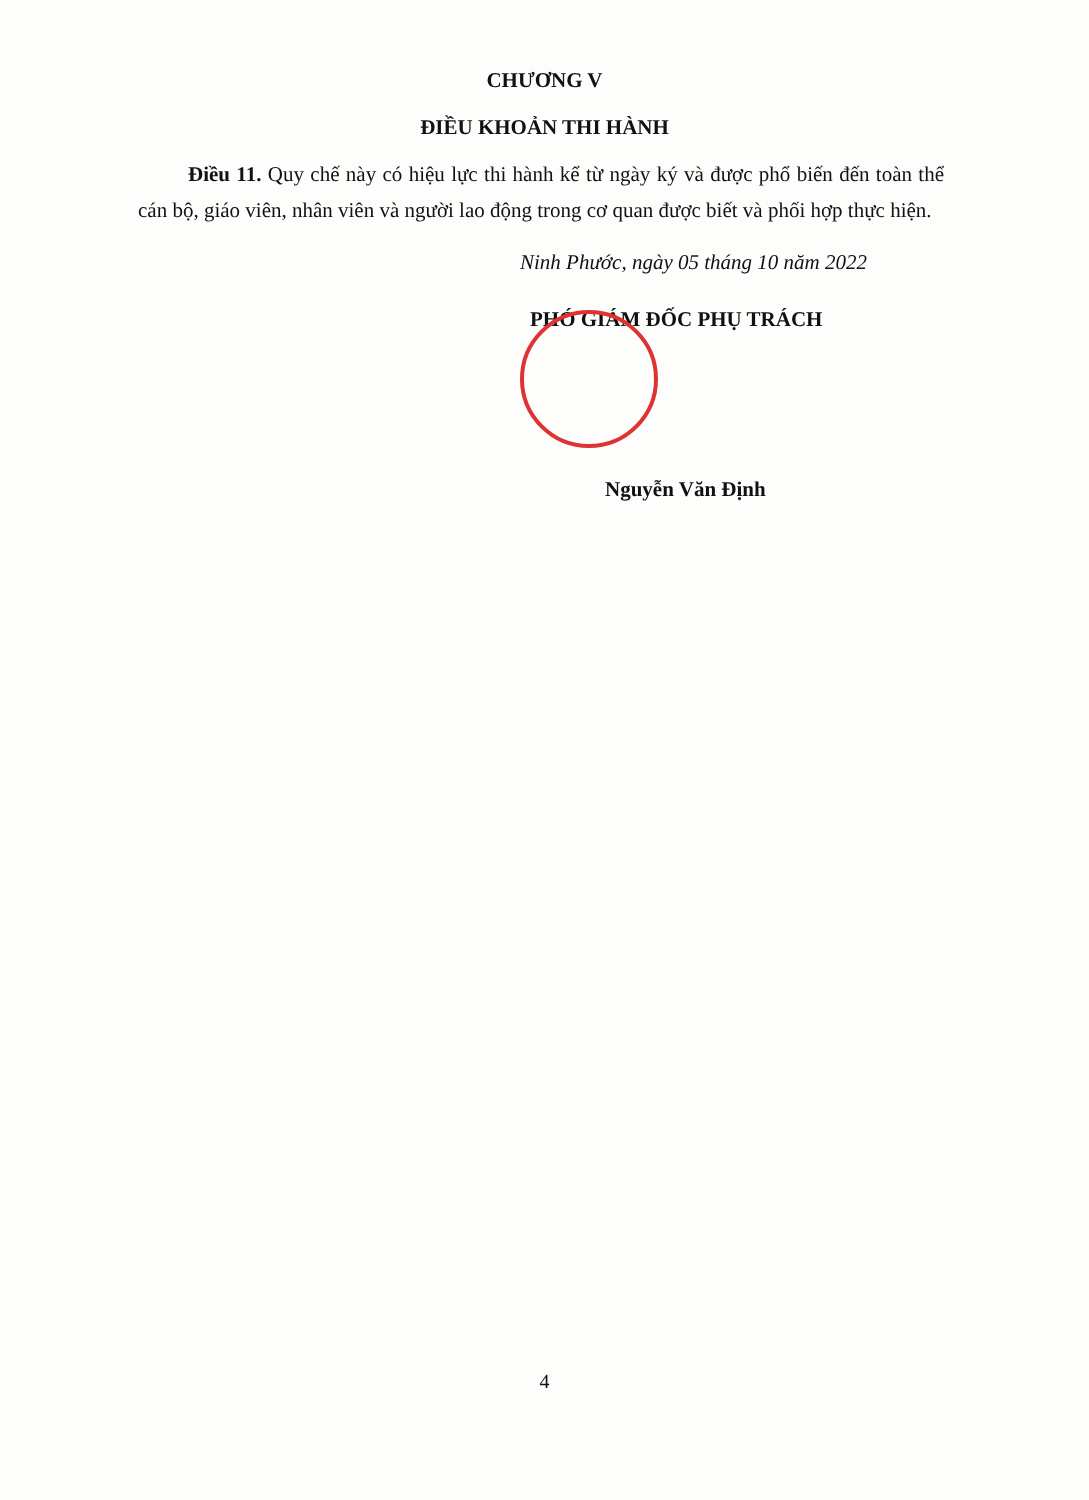CHƯƠNG V
ĐIỀU KHOẢN THI HÀNH
Điều 11. Quy chế này có hiệu lực thi hành kể từ ngày ký và được phổ biến đến toàn thể cán bộ, giáo viên, nhân viên và người lao động trong cơ quan được biết và phối hợp thực hiện.
Ninh Phước, ngày 05 tháng 10 năm 2022
PHÓ GIÁM ĐỐC PHỤ TRÁCH
Nguyễn Văn Định
4